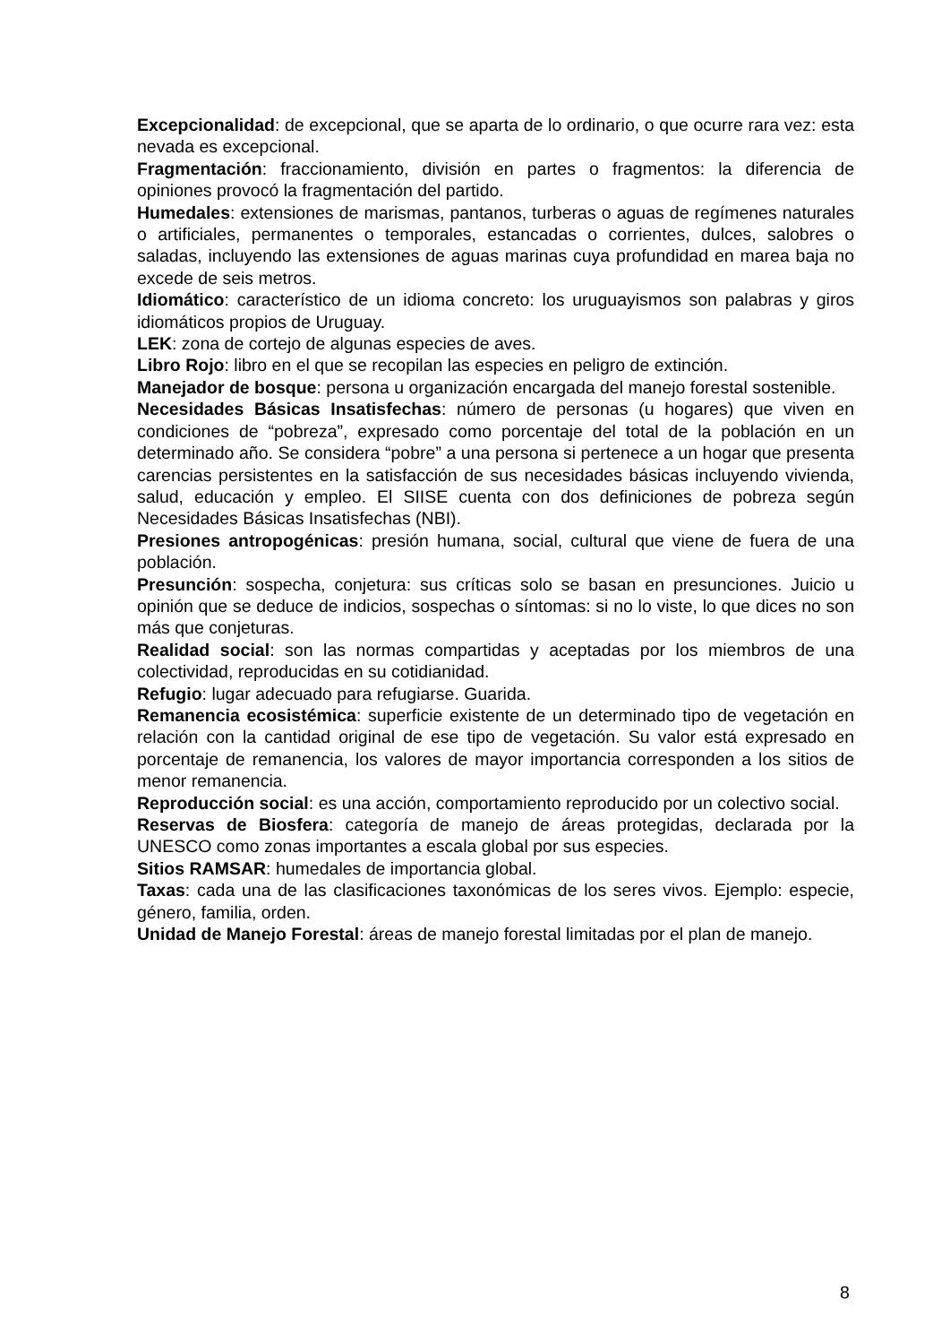Excepcionalidad: de excepcional, que se aparta de lo ordinario, o que ocurre rara vez: esta nevada es excepcional.
Fragmentación: fraccionamiento, división en partes o fragmentos: la diferencia de opiniones provocó la fragmentación del partido.
Humedales: extensiones de marismas, pantanos, turberas o aguas de regímenes naturales o artificiales, permanentes o temporales, estancadas o corrientes, dulces, salobres o saladas, incluyendo las extensiones de aguas marinas cuya profundidad en marea baja no excede de seis metros.
Idiomático: característico de un idioma concreto: los uruguayismos son palabras y giros idiomáticos propios de Uruguay.
LEK: zona de cortejo de algunas especies de aves.
Libro Rojo: libro en el que se recopilan las especies en peligro de extinción.
Manejador de bosque: persona u organización encargada del manejo forestal sostenible.
Necesidades Básicas Insatisfechas: número de personas (u hogares) que viven en condiciones de “pobreza”, expresado como porcentaje del total de la población en un determinado año. Se considera “pobre” a una persona si pertenece a un hogar que presenta carencias persistentes en la satisfacción de sus necesidades básicas incluyendo vivienda, salud, educación y empleo. El SIISE cuenta con dos definiciones de pobreza según Necesidades Básicas Insatisfechas (NBI).
Presiones antropogénicas: presión humana, social, cultural que viene de fuera de una población.
Presunción: sospecha, conjetura: sus críticas solo se basan en presunciones. Juicio u opinión que se deduce de indicios, sospechas o síntomas: si no lo viste, lo que dices no son más que conjeturas.
Realidad social: son las normas compartidas y aceptadas por los miembros de una colectividad, reproducidas en su cotidianidad.
Refugio: lugar adecuado para refugiarse. Guarida.
Remanencia ecosistémica: superficie existente de un determinado tipo de vegetación en relación con la cantidad original de ese tipo de vegetación. Su valor está expresado en porcentaje de remanencia, los valores de mayor importancia corresponden a los sitios de menor remanencia.
Reproducción social: es una acción, comportamiento reproducido por un colectivo social.
Reservas de Biosfera: categoría de manejo de áreas protegidas, declarada por la UNESCO como zonas importantes a escala global por sus especies.
Sitios RAMSAR: humedales de importancia global.
Taxas: cada una de las clasificaciones taxonómicas de los seres vivos. Ejemplo: especie, género, familia, orden.
Unidad de Manejo Forestal: áreas de manejo forestal limitadas por el plan de manejo.
8